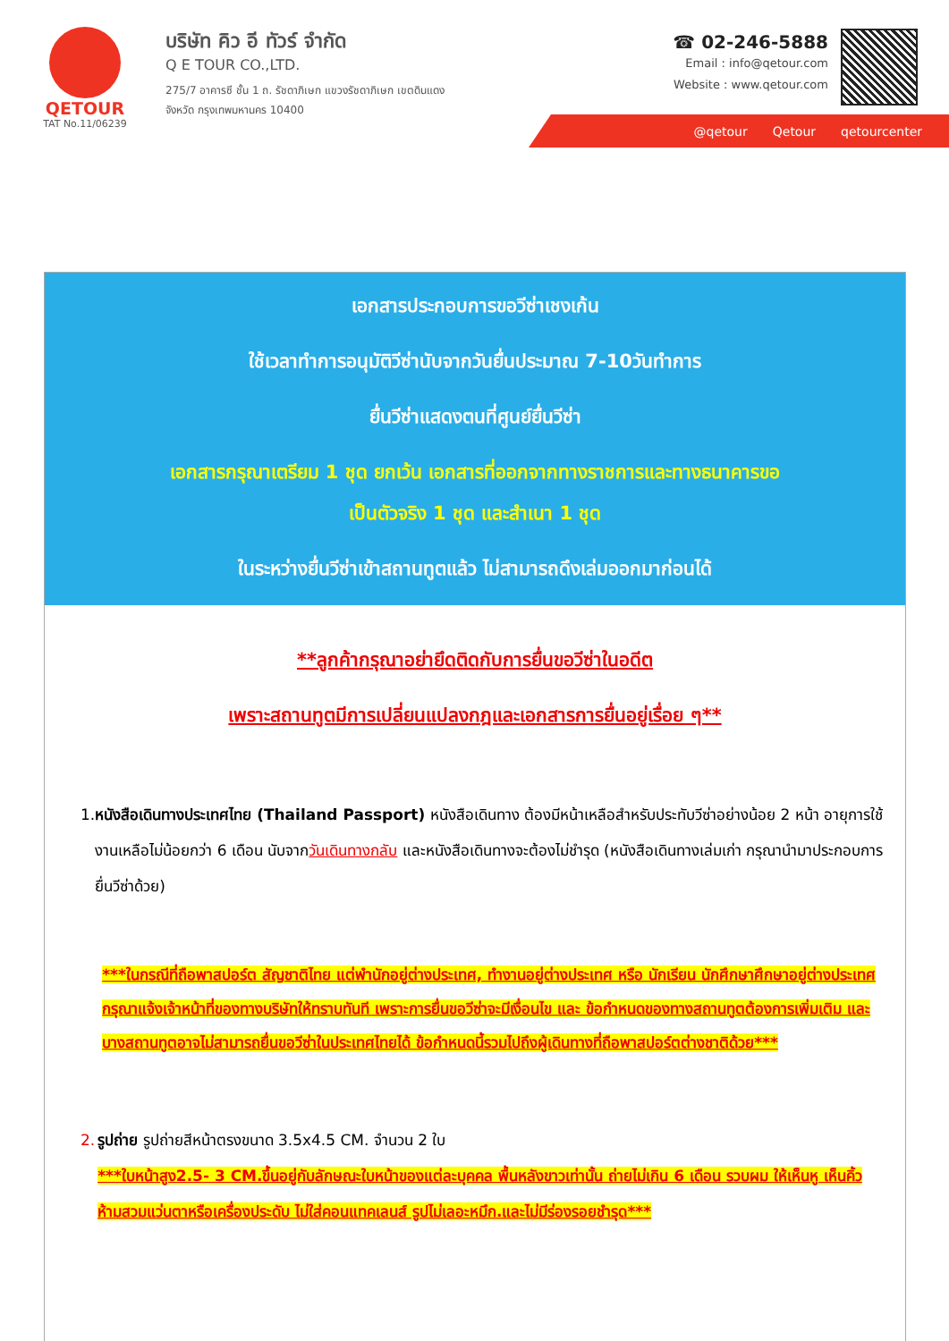QETOUR
TAT No.11/06239
บริษัท คิว อี ทัวร์ จำกัด
Q E TOUR CO.,LTD.
275/7 อาคารซี ชั้น 1 ถ. รัชดาภิเษก แขวงรัชดาภิเษก เขตดินแดง
จังหวัด กรุงเทพมหานคร 10400
☎ 02-246-5888
Email : info@qetour.com
Website : www.qetour.com
@qetour Qetour qetourcenter
เอกสารประกอบการขอวีซ่าเชงเก้น
ใช้เวลาทำการอนุมัติวีซ่านับจากวันยื่นประมาณ 7-10วันทำการ
ยื่นวีซ่าแสดงตนที่ศูนย์ยื่นวีซ่า
เอกสารกรุณาเตรียม 1 ชุด ยกเว้น เอกสารที่ออกจากทางราชการและทางธนาคารขอ
เป็นตัวจริง 1 ชุด และสำเนา 1 ชุด
ในระหว่างยื่นวีซ่าเข้าสถานทูตแล้ว ไม่สามารถดึงเล่มออกมาก่อนได้
**ลูกค้ากรุณาอย่ายึดติดกับการยื่นขอวีซ่าในอดีต
เพราะสถานทูตมีการเปลี่ยนแปลงกฎและเอกสารการยื่นอยู่เรื่อย ๆ**
1. หนังสือเดินทางประเทศไทย (Thailand Passport) หนังสือเดินทาง ต้องมีหน้าเหลือสำหรับประทับวีซ่าอย่างน้อย 2 หน้า อายุการใช้งานเหลือไม่น้อยกว่า 6 เดือน นับจากวันเดินทางกลับ และหนังสือเดินทางจะต้องไม่ชำรุด (หนังสือเดินทางเล่มเก่า กรุณานำมาประกอบการยื่นวีซ่าด้วย)
***ในกรณีที่ถือพาสปอร์ต สัญชาติไทย แต่พำนักอยู่ต่างประเทศ, ทำงานอยู่ต่างประเทศ หรือ นักเรียน นักศึกษาศึกษาอยู่ต่างประเทศ กรุณาแจ้งเจ้าหน้าที่ของทางบริษัทให้ทราบทันที เพราะการยื่นขอวีซ่าจะมีเงื่อนไข และ ข้อกำหนดของทางสถานทูตต้องการเพิ่มเติม และ บางสถานทูตอาจไม่สามารถยื่นขอวีซ่าในประเทศไทยได้ ข้อกำหนดนี้รวมไปถึงผู้เดินทางที่ถือพาสปอร์ตต่างชาติด้วย***
2. รูปถ่าย รูปถ่ายสีหน้าตรงขนาด 3.5x4.5 CM. จำนวน 2 ใบ
***ใบหน้าสูง2.5- 3 CM.ขึ้นอยู่กับลักษณะใบหน้าของแต่ละบุคคล พื้นหลังขาวเท่านั้น ถ่ายไม่เกิน 6 เดือน รวบผม ให้เห็นหู เห็นคิ้ว ห้ามสวมแว่นตาหรือเครื่องประดับ ไม่ใส่คอนแทคเลนส์ รูปไม่เลอะหมึก.และไม่มีร่องรอยชำรุด***